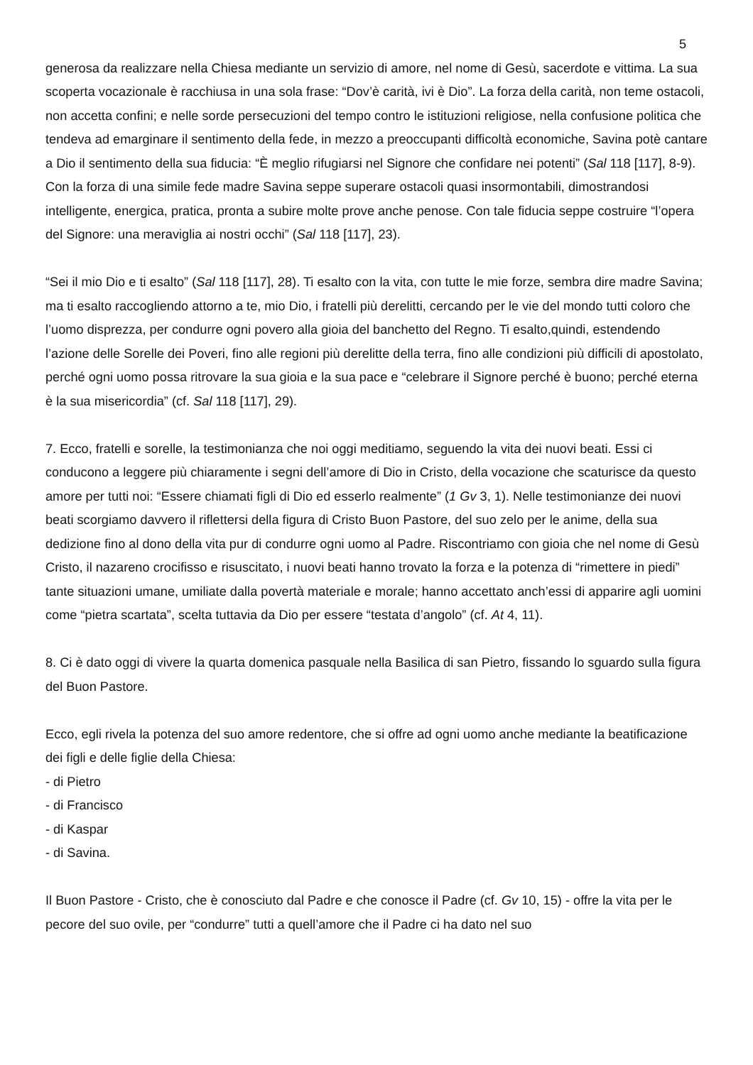5
generosa da realizzare nella Chiesa mediante un servizio di amore, nel nome di Gesù, sacerdote e vittima. La sua scoperta vocazionale è racchiusa in una sola frase: “Dov’è carità, ivi è Dio”. La forza della carità, non teme ostacoli, non accetta confini; e nelle sorde persecuzioni del tempo contro le istituzioni religiose, nella confusione politica che tendeva ad emarginare il sentimento della fede, in mezzo a preoccupanti difficoltà economiche, Savina potè cantare a Dio il sentimento della sua fiducia: “È meglio rifugiarsi nel Signore che confidare nei potenti” (Sal 118 [117], 8-9). Con la forza di una simile fede madre Savina seppe superare ostacoli quasi insormontabili, dimostrandosi intelligente, energica, pratica, pronta a subire molte prove anche penose. Con tale fiducia seppe costruire “l’opera del Signore: una meraviglia ai nostri occhi” (Sal 118 [117], 23).
“Sei il mio Dio e ti esalto” (Sal 118 [117], 28). Ti esalto con la vita, con tutte le mie forze, sembra dire madre Savina; ma ti esalto raccogliendo attorno a te, mio Dio, i fratelli più derelitti, cercando per le vie del mondo tutti coloro che l’uomo disprezza, per condurre ogni povero alla gioia del banchetto del Regno. Ti esalto,quindi, estendendo l’azione delle Sorelle dei Poveri, fino alle regioni più derelitte della terra, fino alle condizioni più difficili di apostolato, perché ogni uomo possa ritrovare la sua gioia e la sua pace e “celebrare il Signore perché è buono; perché eterna è la sua misericordia” (cf. Sal 118 [117], 29).
7. Ecco, fratelli e sorelle, la testimonianza che noi oggi meditiamo, seguendo la vita dei nuovi beati. Essi ci conducono a leggere più chiaramente i segni dell’amore di Dio in Cristo, della vocazione che scaturisce da questo amore per tutti noi: “Essere chiamati figli di Dio ed esserlo realmente” (1 Gv 3, 1). Nelle testimonianze dei nuovi beati scorgiamo davvero il riflettersi della figura di Cristo Buon Pastore, del suo zelo per le anime, della sua dedizione fino al dono della vita pur di condurre ogni uomo al Padre. Riscontriamo con gioia che nel nome di Gesù Cristo, il nazareno crocifisso e risuscitato, i nuovi beati hanno trovato la forza e la potenza di “rimettere in piedi” tante situazioni umane, umiliate dalla povertà materiale e morale; hanno accettato anch’essi di apparire agli uomini come “pietra scartata”, scelta tuttavia da Dio per essere “testata d’angolo” (cf. At 4, 11).
8. Ci è dato oggi di vivere la quarta domenica pasquale nella Basilica di san Pietro, fissando lo sguardo sulla figura del Buon Pastore.
Ecco, egli rivela la potenza del suo amore redentore, che si offre ad ogni uomo anche mediante la beatificazione dei figli e delle figlie della Chiesa:
- di Pietro
- di Francisco
- di Kaspar
- di Savina.
Il Buon Pastore - Cristo, che è conosciuto dal Padre e che conosce il Padre (cf. Gv 10, 15) - offre la vita per le pecore del suo ovile, per “condurre” tutti a quell’amore che il Padre ci ha dato nel suo